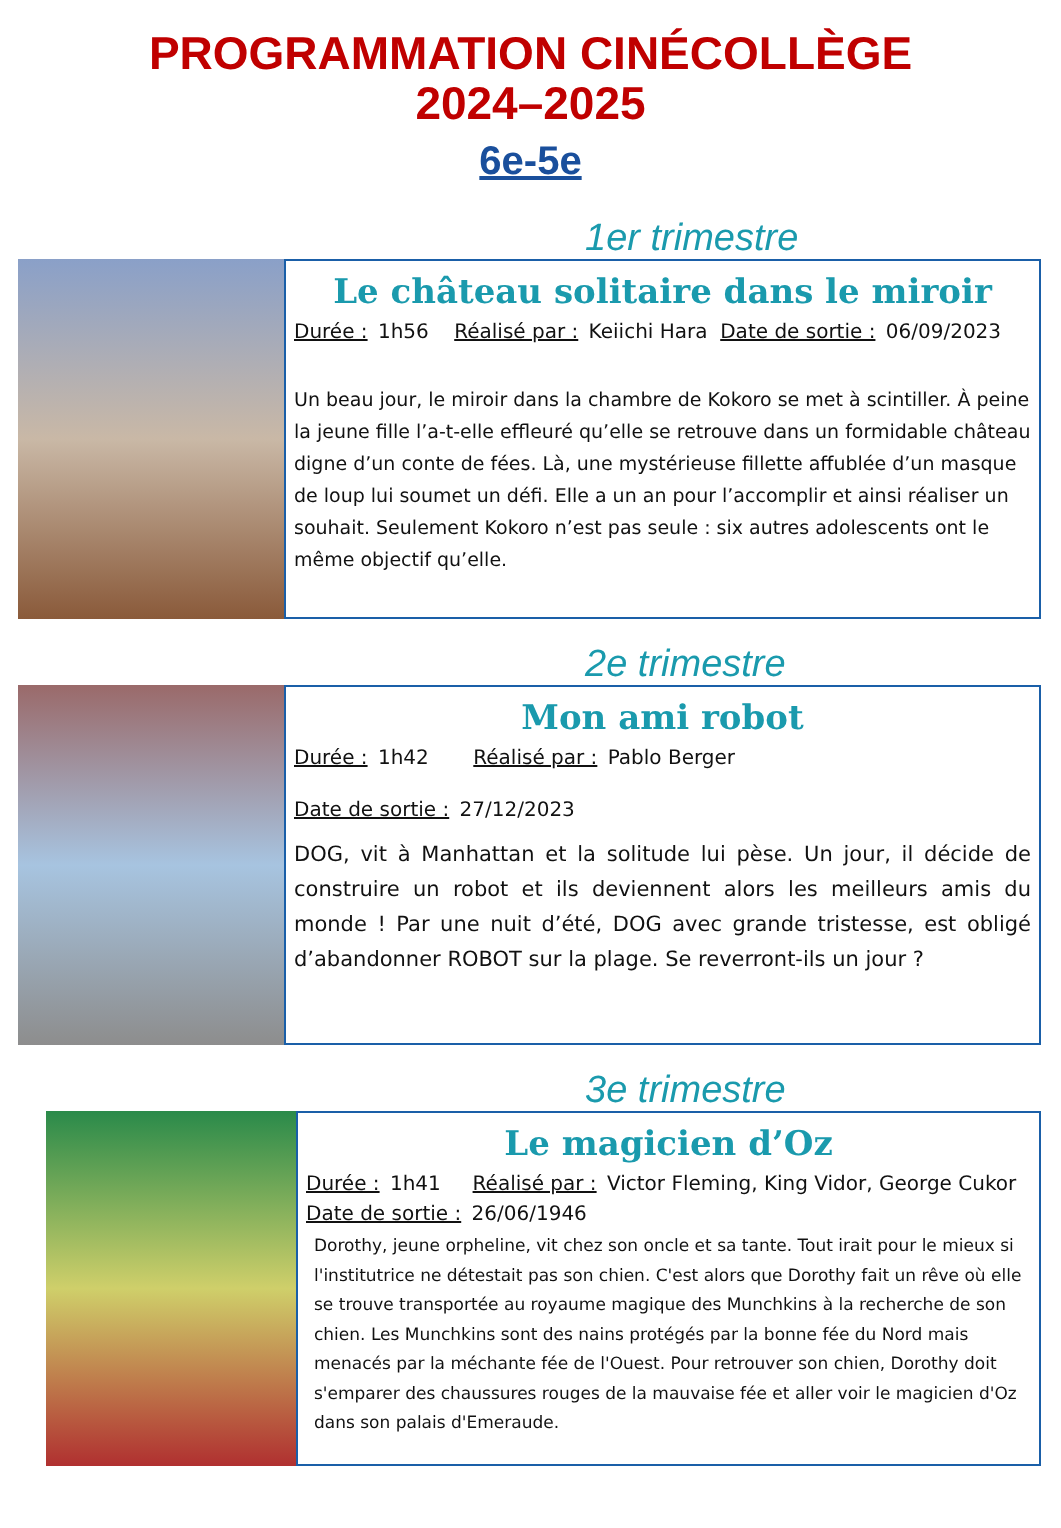PROGRAMMATION CINÉCOLLÈGE
2024–2025
6e-5e
1er trimestre
Le château solitaire dans le miroir
Durée : 1h56 Réalisé par : Keiichi Hara Date de sortie : 06/09/2023
Un beau jour, le miroir dans la chambre de Kokoro se met à scintiller. À peine la jeune fille l’a-t-elle effleuré qu’elle se retrouve dans un formidable château digne d’un conte de fées. Là, une mystérieuse fillette affublée d’un masque de loup lui soumet un défi. Elle a un an pour l’accomplir et ainsi réaliser un souhait. Seulement Kokoro n’est pas seule : six autres adolescents ont le même objectif qu’elle.
2e trimestre
Mon ami robot
Durée : 1h42 Réalisé par : Pablo Berger
Date de sortie : 27/12/2023
DOG, vit à Manhattan et la solitude lui pèse. Un jour, il décide de construire un robot et ils deviennent alors les meilleurs amis du monde ! Par une nuit d’été, DOG avec grande tristesse, est obligé d’abandonner ROBOT sur la plage. Se reverront-ils un jour ?
3e trimestre
Le magicien d’Oz
Durée : 1h41 Réalisé par : Victor Fleming, King Vidor, George Cukor
Date de sortie : 26/06/1946
Dorothy, jeune orpheline, vit chez son oncle et sa tante. Tout irait pour le mieux si l'institutrice ne détestait pas son chien. C'est alors que Dorothy fait un rêve où elle se trouve transportée au royaume magique des Munchkins à la recherche de son chien. Les Munchkins sont des nains protégés par la bonne fée du Nord mais menacés par la méchante fée de l'Ouest. Pour retrouver son chien, Dorothy doit s'emparer des chaussures rouges de la mauvaise fée et aller voir le magicien d'Oz dans son palais d'Emeraude.